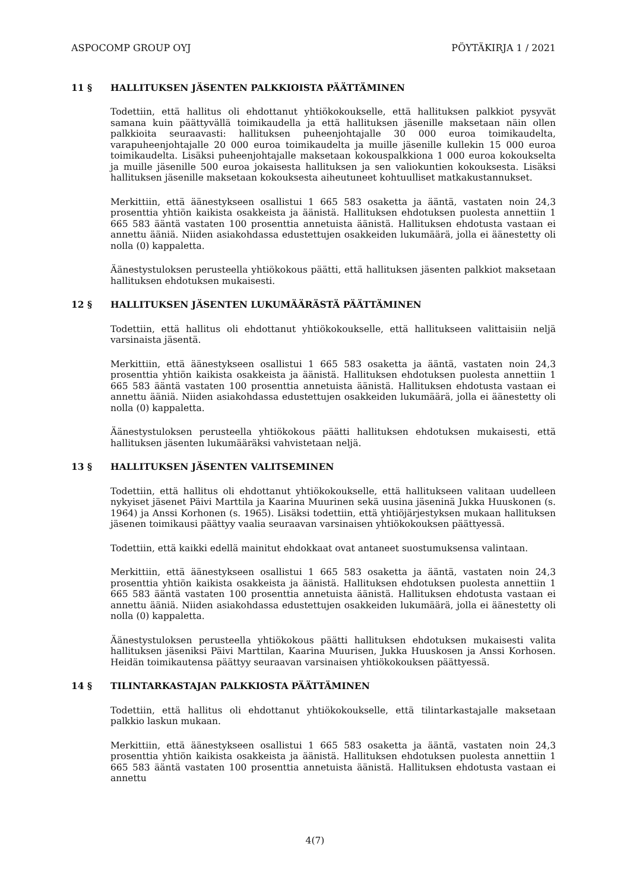ASPOCOMP GROUP OYJ PÖYTÄKIRJA 1 / 2021
11 § HALLITUKSEN JÄSENTEN PALKKIOISTA PÄÄTTÄMINEN
Todettiin, että hallitus oli ehdottanut yhtiökokoukselle, että hallituksen palkkiot pysyvät samana kuin päättyvällä toimikaudella ja että hallituksen jäsenille maksetaan näin ollen palkkioita seuraavasti: hallituksen puheenjohtajalle 30 000 euroa toimikaudelta, varapuheenjohtajalle 20 000 euroa toimikaudelta ja muille jäsenille kullekin 15 000 euroa toimikaudelta. Lisäksi puheenjohtajalle maksetaan kokouspalkkiona 1 000 euroa kokoukselta ja muille jäsenille 500 euroa jokaisesta hallituksen ja sen valiokuntien kokouksesta. Lisäksi hallituksen jäsenille maksetaan kokouksesta aiheutuneet kohtuulliset matkakustannukset.
Merkittiin, että äänestykseen osallistui 1 665 583 osaketta ja ääntä, vastaten noin 24,3 prosenttia yhtiön kaikista osakkeista ja äänistä. Hallituksen ehdotuksen puolesta annettiin 1 665 583 ääntä vastaten 100 prosenttia annetuista äänistä. Hallituksen ehdotusta vastaan ei annettu ääniä. Niiden asiakohdassa edustettujen osakkeiden lukumäärä, jolla ei äänestetty oli nolla (0) kappaletta.
Äänestystuloksen perusteella yhtiökokous päätti, että hallituksen jäsenten palkkiot maksetaan hallituksen ehdotuksen mukaisesti.
12 § HALLITUKSEN JÄSENTEN LUKUMÄÄRÄSTÄ PÄÄTTÄMINEN
Todettiin, että hallitus oli ehdottanut yhtiökokoukselle, että hallitukseen valittaisiin neljä varsinaista jäsentä.
Merkittiin, että äänestykseen osallistui 1 665 583 osaketta ja ääntä, vastaten noin 24,3 prosenttia yhtiön kaikista osakkeista ja äänistä. Hallituksen ehdotuksen puolesta annettiin 1 665 583 ääntä vastaten 100 prosenttia annetuista äänistä. Hallituksen ehdotusta vastaan ei annettu ääniä. Niiden asiakohdassa edustettujen osakkeiden lukumäärä, jolla ei äänestetty oli nolla (0) kappaletta.
Äänestystuloksen perusteella yhtiökokous päätti hallituksen ehdotuksen mukaisesti, että hallituksen jäsenten lukumääräksi vahvistetaan neljä.
13 § HALLITUKSEN JÄSENTEN VALITSEMINEN
Todettiin, että hallitus oli ehdottanut yhtiökokoukselle, että hallitukseen valitaan uudelleen nykyiset jäsenet Päivi Marttila ja Kaarina Muurinen sekä uusina jäseninä Jukka Huuskonen (s. 1964) ja Anssi Korhonen (s. 1965). Lisäksi todettiin, että yhtiöjärjestyksen mukaan hallituksen jäsenen toimikausi päättyy vaalia seuraavan varsinaisen yhtiökokouksen päättyessä.
Todettiin, että kaikki edellä mainitut ehdokkaat ovat antaneet suostumuksensa valintaan.
Merkittiin, että äänestykseen osallistui 1 665 583 osaketta ja ääntä, vastaten noin 24,3 prosenttia yhtiön kaikista osakkeista ja äänistä. Hallituksen ehdotuksen puolesta annettiin 1 665 583 ääntä vastaten 100 prosenttia annetuista äänistä. Hallituksen ehdotusta vastaan ei annettu ääniä. Niiden asiakohdassa edustettujen osakkeiden lukumäärä, jolla ei äänestetty oli nolla (0) kappaletta.
Äänestystuloksen perusteella yhtiökokous päätti hallituksen ehdotuksen mukaisesti valita hallituksen jäseniksi Päivi Marttilan, Kaarina Muurisen, Jukka Huuskosen ja Anssi Korhosen. Heidän toimikautensa päättyy seuraavan varsinaisen yhtiökokouksen päättyessä.
14 § TILINTARKASTAJAN PALKKIOSTA PÄÄTTÄMINEN
Todettiin, että hallitus oli ehdottanut yhtiökokoukselle, että tilintarkastajalle maksetaan palkkio laskun mukaan.
Merkittiin, että äänestykseen osallistui 1 665 583 osaketta ja ääntä, vastaten noin 24,3 prosenttia yhtiön kaikista osakkeista ja äänistä. Hallituksen ehdotuksen puolesta annettiin 1 665 583 ääntä vastaten 100 prosenttia annetuista äänistä. Hallituksen ehdotusta vastaan ei annettu
4(7)